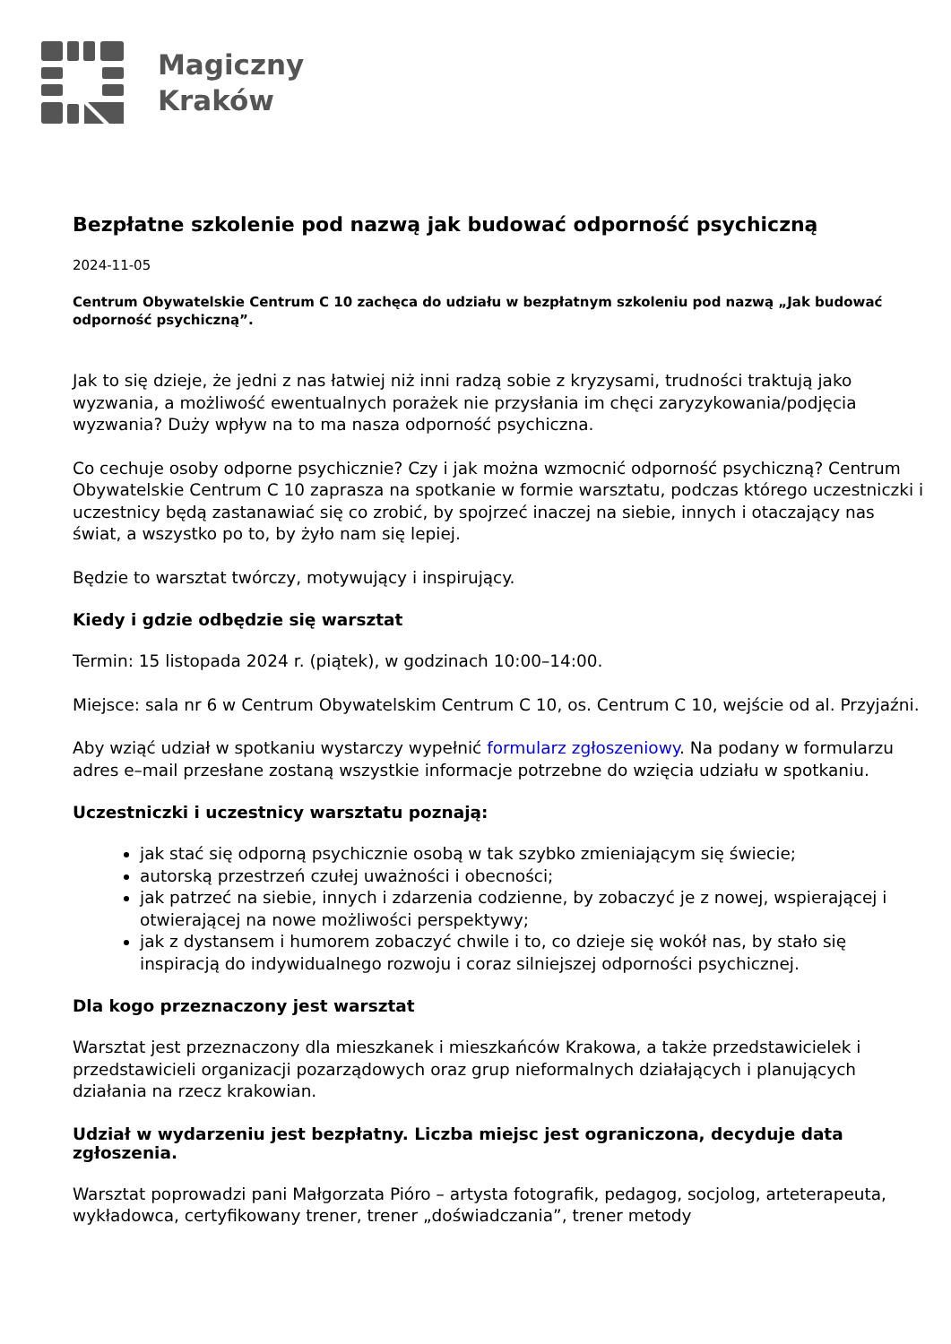Magiczny
Kraków
Bezpłatne szkolenie pod nazwą jak budować odporność psychiczną
2024-11-05
Centrum Obywatelskie Centrum C 10 zachęca do udziału w bezpłatnym szkoleniu pod nazwą „Jak budować odporność psychiczną”.
Jak to się dzieje, że jedni z nas łatwiej niż inni radzą sobie z kryzysami, trudności traktują jako wyzwania, a możliwość ewentualnych porażek nie przysłania im chęci zaryzykowania/podjęcia wyzwania? Duży wpływ na to ma nasza odporność psychiczna.
Co cechuje osoby odporne psychicznie? Czy i jak można wzmocnić odporność psychiczną? Centrum Obywatelskie Centrum C 10 zaprasza na spotkanie w formie warsztatu, podczas którego uczestniczki i uczestnicy będą zastanawiać się co zrobić, by spojrzeć inaczej na siebie, innych i otaczający nas świat, a wszystko po to, by żyło nam się lepiej.
Będzie to warsztat twórczy, motywujący i inspirujący.
Kiedy i gdzie odbędzie się warsztat
Termin: 15 listopada 2024 r. (piątek), w godzinach 10:00–14:00.
Miejsce: sala nr 6 w Centrum Obywatelskim Centrum C 10, os. Centrum C 10, wejście od al. Przyjaźni.
Aby wziąć udział w spotkaniu wystarczy wypełnić formularz zgłoszeniowy. Na podany w formularzu adres e–mail przesłane zostaną wszystkie informacje potrzebne do wzięcia udziału w spotkaniu.
Uczestniczki i uczestnicy warsztatu poznają:
jak stać się odporną psychicznie osobą w tak szybko zmieniającym się świecie;
autorską przestrzeń czułej uważności i obecności;
jak patrzeć na siebie, innych i zdarzenia codzienne, by zobaczyć je z nowej, wspierającej i otwierającej na nowe możliwości perspektywy;
jak z dystansem i humorem zobaczyć chwile i to, co dzieje się wokół nas, by stało się inspiracją do indywidualnego rozwoju i coraz silniejszej odporności psychicznej.
Dla kogo przeznaczony jest warsztat
Warsztat jest przeznaczony dla mieszkanek i mieszkańców Krakowa, a także przedstawicielek i przedstawicieli organizacji pozarządowych oraz grup nieformalnych działających i planujących działania na rzecz krakowian.
Udział w wydarzeniu jest bezpłatny. Liczba miejsc jest ograniczona, decyduje data zgłoszenia.
Warsztat poprowadzi pani Małgorzata Pióro – artysta fotografik, pedagog, socjolog, arteterapeuta, wykładowca, certyfikowany trener, trener „doświadczania”, trener metody